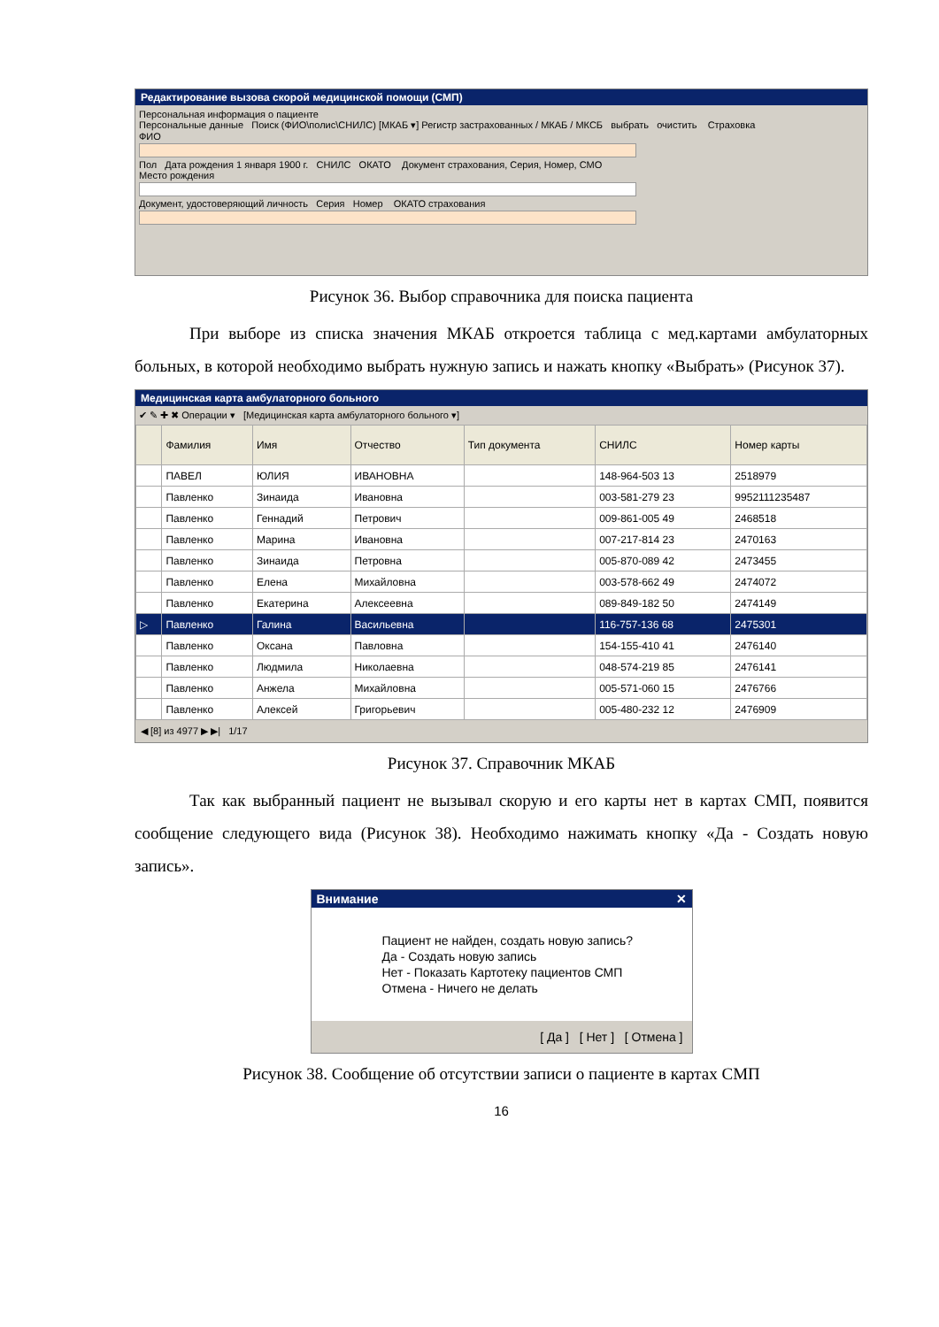Редактирование вызова скорой медицинской помощи (СМП)
Персональная информация о пациенте
Персональные данные Поиск (ФИО\полис\СНИЛС) [МКАБ ▾] Регистр застрахованных / МКАБ / МКСБ выбрать очистить Страховка
ФИО
Пол Дата рождения 1 января 1900 г. СНИЛС ОКАТО Документ страхования, Серия, Номер, СМО
Место рождения
Документ, удостоверяющий личность Серия Номер ОКАТО страхования
Рисунок 36. Выбор справочника для поиска пациента
При выборе из списка значения МКАБ откроется таблица с мед.картами амбулаторных больных, в которой необходимо выбрать нужную запись и нажать кнопку «Выбрать» (Рисунок 37).
Медицинская карта амбулаторного больного
✔ ✎ ✚ ✖ Операции ▾ [Медицинская карта амбулаторного больного ▾]
| | Фамилия | Имя | Отчество | Тип документа | СНИЛС | Номер карты |
| --- | --- | --- | --- | --- | --- | --- |
| | ПАВЕЛ | ЮЛИЯ | ИВАНОВНА | | 148-964-503 13 | 2518979 |
| | Павленко | Зинаида | Ивановна | | 003-581-279 23 | 9952111235487 |
| | Павленко | Геннадий | Петрович | | 009-861-005 49 | 2468518 |
| | Павленко | Марина | Ивановна | | 007-217-814 23 | 2470163 |
| | Павленко | Зинаида | Петровна | | 005-870-089 42 | 2473455 |
| | Павленко | Елена | Михайловна | | 003-578-662 49 | 2474072 |
| | Павленко | Екатерина | Алексеевна | | 089-849-182 50 | 2474149 |
| ▷ | Павленко | Галина | Васильевна | | 116-757-136 68 | 2475301 |
| | Павленко | Оксана | Павловна | | 154-155-410 41 | 2476140 |
| | Павленко | Людмила | Николаевна | | 048-574-219 85 | 2476141 |
| | Павленко | Анжела | Михайловна | | 005-571-060 15 | 2476766 |
| | Павленко | Алексей | Григорьевич | | 005-480-232 12 | 2476909 |
◀ [8] из 4977 ▶ ▶| 1/17
Рисунок 37. Справочник МКАБ
Так как выбранный пациент не вызывал скорую и его карты нет в картах СМП, появится сообщение следующего вида (Рисунок 38). Необходимо нажимать кнопку «Да - Создать новую запись».
Внимание ✕
Пациент не найден, создать новую запись?
Да - Создать новую запись
Нет - Показать Картотеку пациентов СМП
Отмена - Ничего не делать
[ Да ] [ Нет ] [ Отмена ]
Рисунок 38. Сообщение об отсутствии записи о пациенте в картах СМП
16